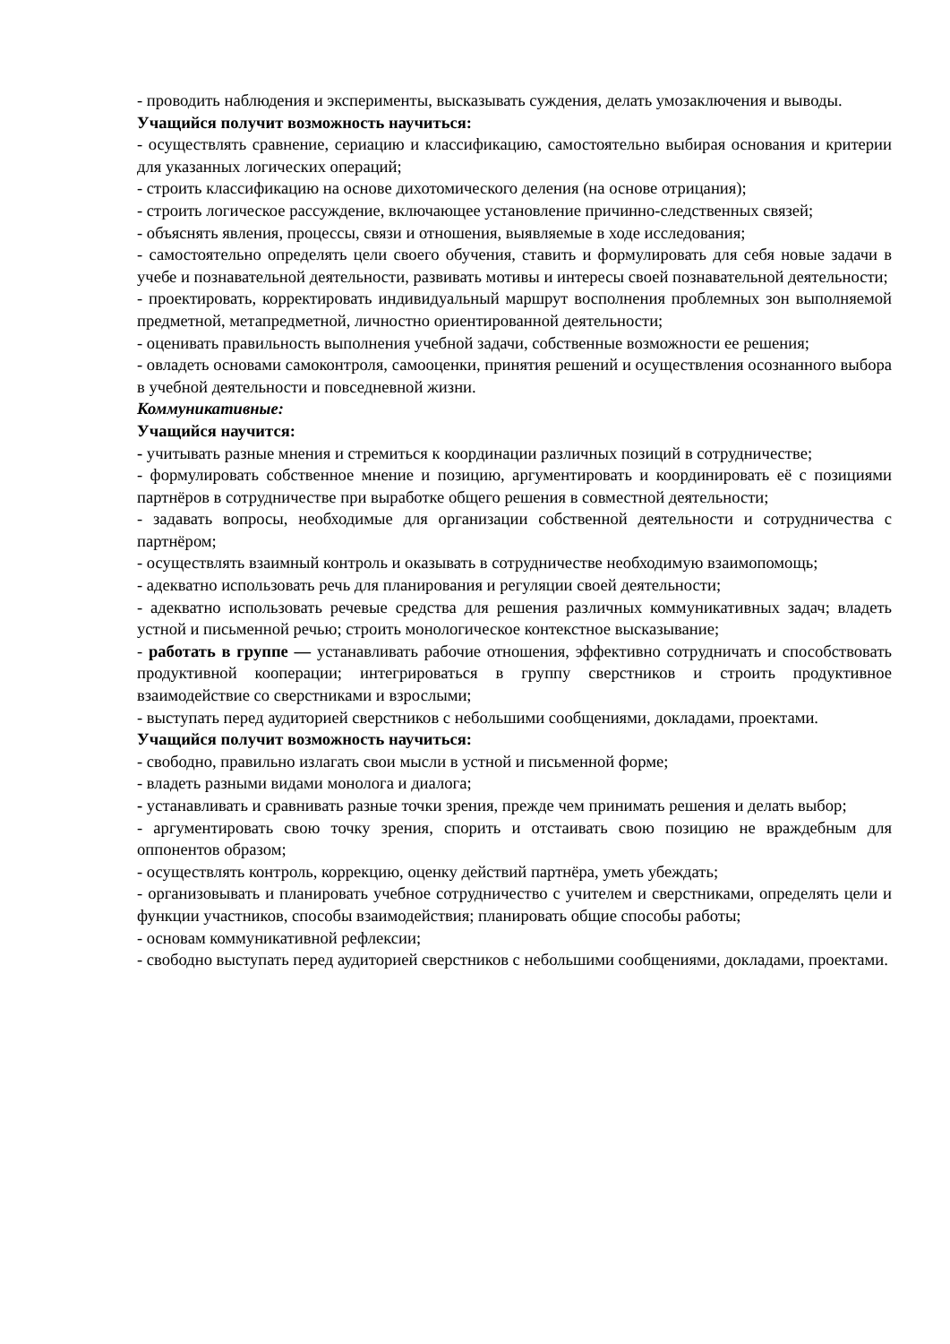- проводить наблюдения и эксперименты, высказывать суждения, делать умозаключения и выводы.
Учащийся получит возможность научиться:
- осуществлять сравнение, сериацию и классификацию, самостоятельно выбирая основания и критерии для указанных логических операций;
- строить классификацию на основе дихотомического деления (на основе отрицания);
- строить логическое рассуждение, включающее установление причинно-следственных связей;
- объяснять явления, процессы, связи и отношения, выявляемые в ходе исследования;
- самостоятельно определять цели своего обучения, ставить и формулировать для себя новые задачи в учебе и познавательной деятельности, развивать мотивы и интересы своей познавательной деятельности;
- проектировать, корректировать индивидуальный маршрут восполнения проблемных зон выполняемой предметной, метапредметной, личностно ориентированной деятельности;
- оценивать правильность выполнения учебной задачи, собственные возможности ее решения;
- овладеть основами самоконтроля, самооценки, принятия решений и осуществления осознанного выбора в учебной деятельности и повседневной жизни.
Коммуникативные:
Учащийся научится:
- учитывать разные мнения и стремиться к координации различных позиций в сотрудничестве;
- формулировать собственное мнение и позицию, аргументировать и координировать её с позициями партнёров в сотрудничестве при выработке общего решения в совместной деятельности;
- задавать вопросы, необходимые для организации собственной деятельности и сотрудничества с партнёром;
- осуществлять взаимный контроль и оказывать в сотрудничестве необходимую взаимопомощь;
- адекватно использовать речь для планирования и регуляции своей деятельности;
- адекватно использовать речевые средства для решения различных коммуникативных задач; владеть устной и письменной речью; строить монологическое контекстное высказывание;
- работать в группе — устанавливать рабочие отношения, эффективно сотрудничать и способствовать продуктивной кооперации; интегрироваться в группу сверстников и строить продуктивное взаимодействие со сверстниками и взрослыми;
- выступать перед аудиторией сверстников с небольшими сообщениями, докладами, проектами.
Учащийся получит возможность научиться:
- свободно, правильно излагать свои мысли в устной и письменной форме;
- владеть разными видами монолога и диалога;
- устанавливать и сравнивать разные точки зрения, прежде чем принимать решения и делать выбор;
- аргументировать свою точку зрения, спорить и отстаивать свою позицию не враждебным для оппонентов образом;
- осуществлять контроль, коррекцию, оценку действий партнёра, уметь убеждать;
- организовывать и планировать учебное сотрудничество с учителем и сверстниками, определять цели и функции участников, способы взаимодействия; планировать общие способы работы;
- основам коммуникативной рефлексии;
- свободно выступать перед аудиторией сверстников с небольшими сообщениями, докладами, проектами.